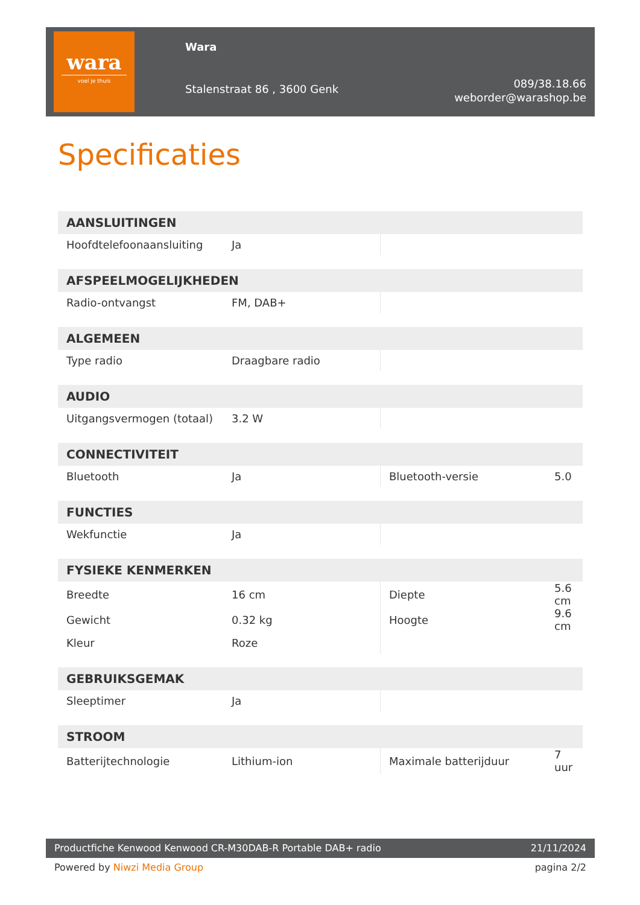wara
voel je thuis
Wara
Stalenstraat 86 , 3600 Genk
089/38.18.66
weborder@warashop.be
Specificaties
| AANSLUITINGEN | | | |
| --- | --- | --- | --- |
| Hoofdtelefoonaansluiting | Ja | | |
| AFSPEELMOGELIJKHEDEN | | | |
| Radio-ontvangst | FM, DAB+ | | |
| ALGEMEEN | | | |
| Type radio | Draagbare radio | | |
| AUDIO | | | |
| Uitgangsvermogen (totaal) | 3.2 W | | |
| CONNECTIVITEIT | | | |
| Bluetooth | Ja | Bluetooth-versie | 5.0 |
| FUNCTIES | | | |
| Wekfunctie | Ja | | |
| FYSIEKE KENMERKEN | | | |
| Breedte | 16 cm | Diepte | 5.6 cm |
| Gewicht | 0.32 kg | Hoogte | 9.6 cm |
| Kleur | Roze | | |
| GEBRUIKSGEMAK | | | |
| Sleeptimer | Ja | | |
| STROOM | | | |
| Batterijtechnologie | Lithium-ion | Maximale batterijduur | 7 uur |
Productfiche Kenwood Kenwood CR-M30DAB-R Portable DAB+ radio 21/11/2024
Powered by Niwzi Media Group pagina 2/2